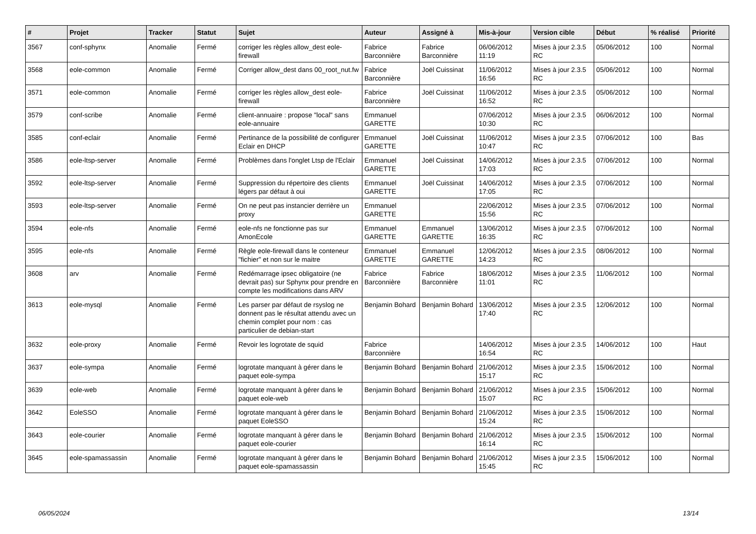| # | Projet | Tracker | Statut | Sujet | Auteur | Assigné à | Mis-à-jour | Version cible | Début | % réalisé | Priorité |
| --- | --- | --- | --- | --- | --- | --- | --- | --- | --- | --- | --- |
| 3567 | conf-sphynx | Anomalie | Fermé | corriger les règles allow_dest eole-firewall | Fabrice Barconnière | Fabrice Barconnière | 06/06/2012 11:19 | Mises à jour 2.3.5 RC | 05/06/2012 | 100 | Normal |
| 3568 | eole-common | Anomalie | Fermé | Corriger allow_dest dans 00_root_nut.fw | Fabrice Barconnière | Joël Cuissinat | 11/06/2012 16:56 | Mises à jour 2.3.5 RC | 05/06/2012 | 100 | Normal |
| 3571 | eole-common | Anomalie | Fermé | corriger les règles allow_dest eole-firewall | Fabrice Barconnière | Joël Cuissinat | 11/06/2012 16:52 | Mises à jour 2.3.5 RC | 05/06/2012 | 100 | Normal |
| 3579 | conf-scribe | Anomalie | Fermé | client-annuaire : propose "local" sans eole-annuaire | Emmanuel GARETTE | | 07/06/2012 10:30 | Mises à jour 2.3.5 RC | 06/06/2012 | 100 | Normal |
| 3585 | conf-eclair | Anomalie | Fermé | Pertinance de la possibilité de configurer Eclair en DHCP | Emmanuel GARETTE | Joël Cuissinat | 11/06/2012 10:47 | Mises à jour 2.3.5 RC | 07/06/2012 | 100 | Bas |
| 3586 | eole-ltsp-server | Anomalie | Fermé | Problèmes dans l'onglet Ltsp de l'Eclair | Emmanuel GARETTE | Joël Cuissinat | 14/06/2012 17:03 | Mises à jour 2.3.5 RC | 07/06/2012 | 100 | Normal |
| 3592 | eole-ltsp-server | Anomalie | Fermé | Suppression du répertoire des clients légers par défaut à oui | Emmanuel GARETTE | Joël Cuissinat | 14/06/2012 17:05 | Mises à jour 2.3.5 RC | 07/06/2012 | 100 | Normal |
| 3593 | eole-ltsp-server | Anomalie | Fermé | On ne peut pas instancier derrière un proxy | Emmanuel GARETTE | | 22/06/2012 15:56 | Mises à jour 2.3.5 RC | 07/06/2012 | 100 | Normal |
| 3594 | eole-nfs | Anomalie | Fermé | eole-nfs ne fonctionne pas sur AmonEcole | Emmanuel GARETTE | Emmanuel GARETTE | 13/06/2012 16:35 | Mises à jour 2.3.5 RC | 07/06/2012 | 100 | Normal |
| 3595 | eole-nfs | Anomalie | Fermé | Règle eole-firewall dans le conteneur "fichier" et non sur le maitre | Emmanuel GARETTE | Emmanuel GARETTE | 12/06/2012 14:23 | Mises à jour 2.3.5 RC | 08/06/2012 | 100 | Normal |
| 3608 | arv | Anomalie | Fermé | Redémarrage ipsec obligatoire (ne devrait pas) sur Sphynx pour prendre en compte les modifications dans ARV | Fabrice Barconnière | Fabrice Barconnière | 18/06/2012 11:01 | Mises à jour 2.3.5 RC | 11/06/2012 | 100 | Normal |
| 3613 | eole-mysql | Anomalie | Fermé | Les parser par défaut de rsyslog ne donnent pas le résultat attendu avec un chemin complet pour nom : cas particulier de debian-start | Benjamin Bohard | Benjamin Bohard | 13/06/2012 17:40 | Mises à jour 2.3.5 RC | 12/06/2012 | 100 | Normal |
| 3632 | eole-proxy | Anomalie | Fermé | Revoir les logrotate de squid | Fabrice Barconnière | | 14/06/2012 16:54 | Mises à jour 2.3.5 RC | 14/06/2012 | 100 | Haut |
| 3637 | eole-sympa | Anomalie | Fermé | logrotate manquant à gérer dans le paquet eole-sympa | Benjamin Bohard | Benjamin Bohard | 21/06/2012 15:17 | Mises à jour 2.3.5 RC | 15/06/2012 | 100 | Normal |
| 3639 | eole-web | Anomalie | Fermé | logrotate manquant à gérer dans le paquet eole-web | Benjamin Bohard | Benjamin Bohard | 21/06/2012 15:07 | Mises à jour 2.3.5 RC | 15/06/2012 | 100 | Normal |
| 3642 | EoleSSO | Anomalie | Fermé | logrotate manquant à gérer dans le paquet EoleSSO | Benjamin Bohard | Benjamin Bohard | 21/06/2012 15:24 | Mises à jour 2.3.5 RC | 15/06/2012 | 100 | Normal |
| 3643 | eole-courier | Anomalie | Fermé | logrotate manquant à gérer dans le paquet eole-courier | Benjamin Bohard | Benjamin Bohard | 21/06/2012 16:14 | Mises à jour 2.3.5 RC | 15/06/2012 | 100 | Normal |
| 3645 | eole-spamassassin | Anomalie | Fermé | logrotate manquant à gérer dans le paquet eole-spamassassin | Benjamin Bohard | Benjamin Bohard | 21/06/2012 15:45 | Mises à jour 2.3.5 RC | 15/06/2012 | 100 | Normal |
06/05/2024 13/14